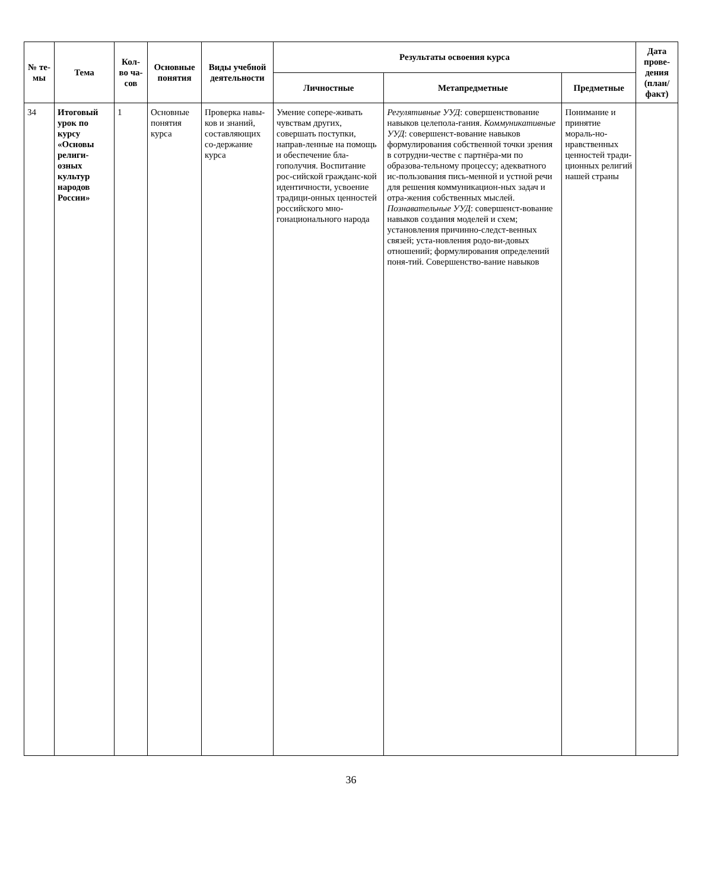| № те-мы | Тема | Кол-во ча-сов | Основные понятия | Виды учебной деятельности | Результаты освоения курса | | | Дата прове-дения (план/ факт) |
| --- | --- | --- | --- | --- | --- | --- | --- | --- |
| | | | | | Личностные | Метапредметные | Предметные | |
| 34 | Итоговый урок по курсу «Основы религи-озных культур народов России» | 1 | Основные понятия курса | Проверка навы-ков и знаний, составляющих со-держание курса | Умение сопере-живать чувствам других, совершать поступки, направ-ленные на помощь и обеспечение бла-гополучия. Воспитание рос-сийской гражданс-кой идентичности, усвоение традици-онных ценностей российского мно-гонационального народа | Регулятивные УУД : совершенствование навыков целепола-гания. Коммуникативные УУД : совершенст-вование навыков формулирования собственной точки зрения в сотрудни-честве с партнёра-ми по образова-тельному процессу; адекватного ис-пользования пись-менной и устной речи для решения коммуникацион-ных задач и отра-жения собственных мыслей. Познавательные УУД : совершенст-вование навыков создания моделей и схем; установления причинно-следст-венных связей; уста-новления родо-ви-довых отношений; формулирования определений поня-тий. Совершенство-вание навыков | Понимание и принятие мораль-но-нравственных ценностей тради-ционных религий нашей страны | |
36